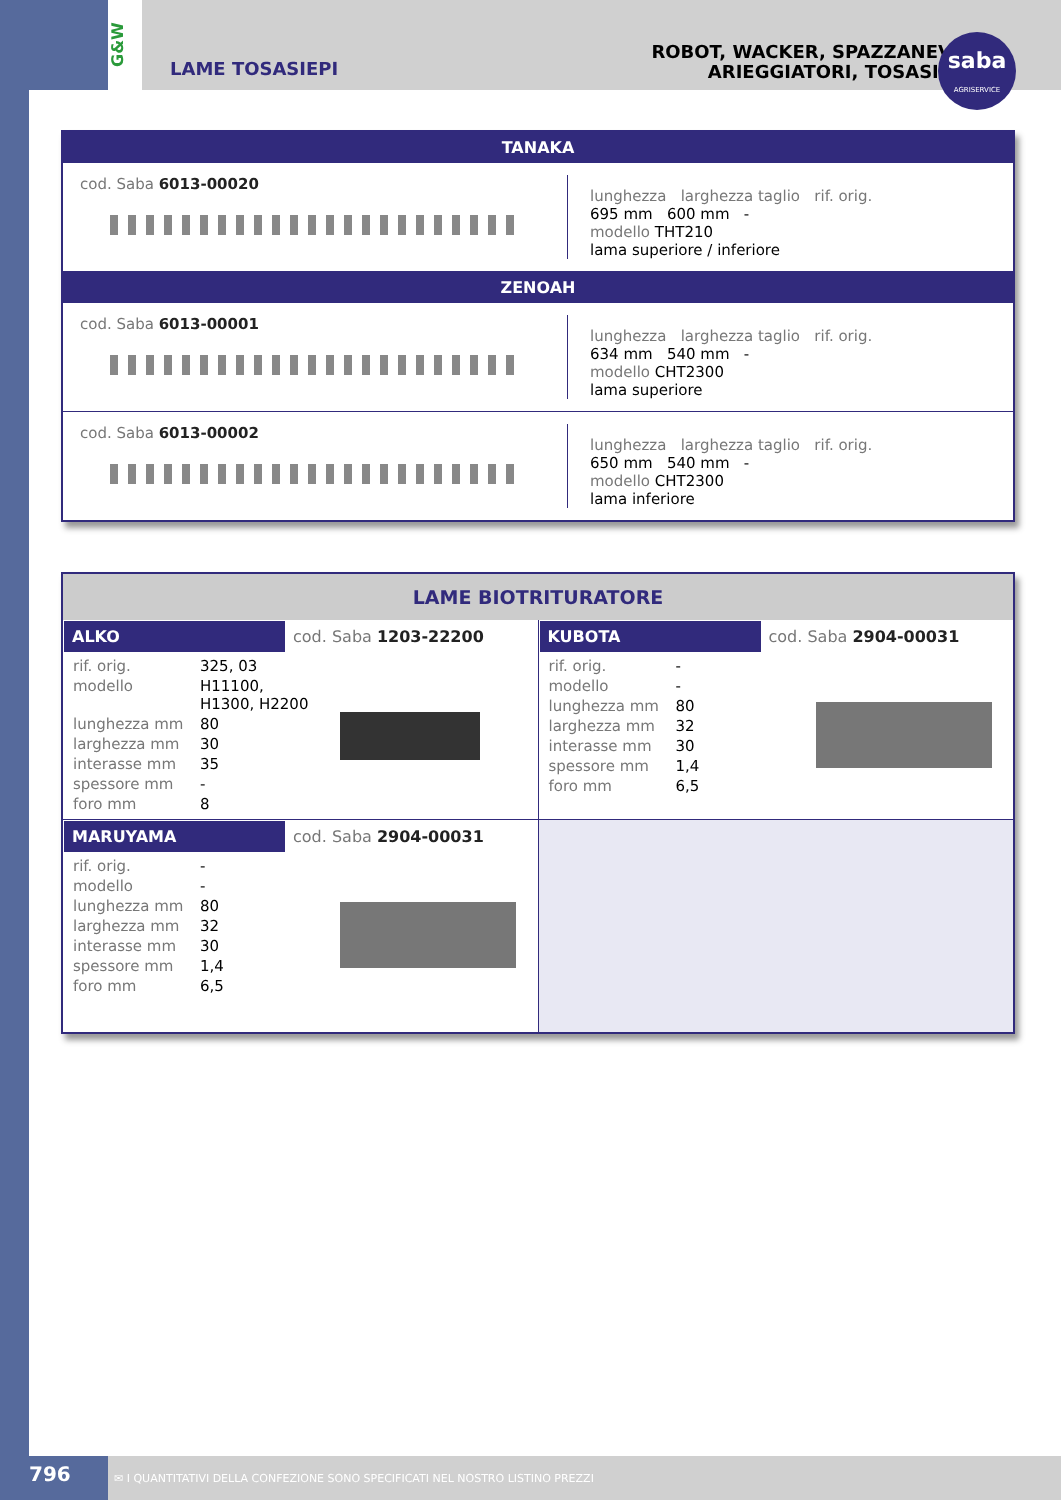G&W
LAME TOSASIEPI
ROBOT, WACKER, SPAZZANEVE,
ARIEGGIATORI, TOSASIEPI
saba
AGRISERVICE
TANAKA
cod. Saba 6013-00020
lunghezza larghezza taglio rif. orig.
695 mm 600 mm -
modello THT210
lama superiore / inferiore
ZENOAH
cod. Saba 6013-00001
lunghezza larghezza taglio rif. orig.
634 mm 540 mm -
modello CHT2300
lama superiore
cod. Saba 6013-00002
lunghezza larghezza taglio rif. orig.
650 mm 540 mm -
modello CHT2300
lama inferiore
LAME BIOTRITURATORE
| / ALKO / cod. Saba 1203-22200 / / rif. orig. / 325, 03 / / modello / H11100, H1300, H2200 / / lunghezza mm / 80 / / larghezza mm / 30 / / interasse mm / 35 / / spessore mm / - / / foro mm / 8 / | / KUBOTA / cod. Saba 2904-00031 / / rif. orig. / - / / modello / - / / lunghezza mm / 80 / / larghezza mm / 32 / / interasse mm / 30 / / spessore mm / 1,4 / / foro mm / 6,5 / |
| / MARUYAMA / cod. Saba 2904-00031 / / rif. orig. / - / / modello / - / / lunghezza mm / 80 / / larghezza mm / 32 / / interasse mm / 30 / / spessore mm / 1,4 / / foro mm / 6,5 / | |
796
✉ I QUANTITATIVI DELLA CONFEZIONE SONO SPECIFICATI NEL NOSTRO LISTINO PREZZI